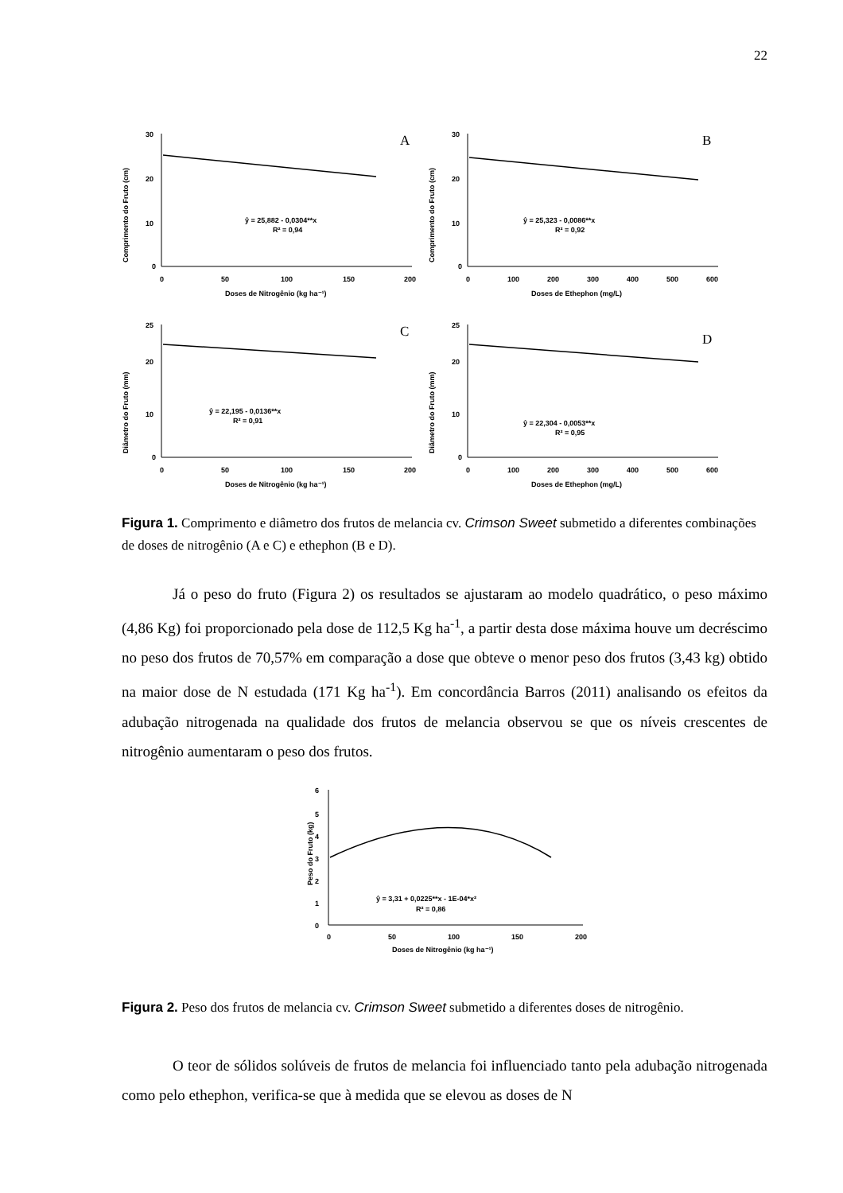22
Comprimento do Fruto (cm)
30
20
10
0
0
50
100
150
200
Doses de Nitrogênio (kg ha⁻¹)
ŷ = 25,882 - 0,0304**x
R² = 0,94
A
Comprimento do Fruto (cm)
30
20
10
0
0
100
200
300
400
500
600
Doses de Ethephon (mg/L)
ŷ = 25,323 - 0,0086**x
R² = 0,92
B
Diâmetro do Fruto (mm)
25
20
10
0
0
50
100
150
200
Doses de Nitrogênio (kg ha⁻¹)
ŷ = 22,195 - 0,0136**x
R² = 0,91
C
Diâmetro do Fruto (mm)
25
20
10
0
0
100
200
300
400
500
600
Doses de Ethephon (mg/L)
ŷ = 22,304 - 0,0053**x
R² = 0,95
D
Figura 1. Comprimento e diâmetro dos frutos de melancia cv. Crimson Sweet submetido a diferentes combinações de doses de nitrogênio (A e C) e ethephon (B e D).
Já o peso do fruto (Figura 2) os resultados se ajustaram ao modelo quadrático, o peso máximo (4,86 Kg) foi proporcionado pela dose de 112,5 Kg ha<sup>-1</sup>, a partir desta dose máxima houve um decréscimo no peso dos frutos de 70,57% em comparação a dose que obteve o menor peso dos frutos (3,43 kg) obtido na maior dose de N estudada (171 Kg ha<sup>-1</sup>). Em concordância Barros (2011) analisando os efeitos da adubação nitrogenada na qualidade dos frutos de melancia observou se que os níveis crescentes de nitrogênio aumentaram o peso dos frutos.
Peso do Fruto (kg)
6
5
4
3
2
1
0
0
50
100
150
200
Doses de Nitrogênio (kg ha⁻¹)
ŷ = 3,31 + 0,0225**x - 1E-04*x²
R² = 0,86
Figura 2. Peso dos frutos de melancia cv. Crimson Sweet submetido a diferentes doses de nitrogênio.
O teor de sólidos solúveis de frutos de melancia foi influenciado tanto pela adubação nitrogenada como pelo ethephon, verifica-se que à medida que se elevou as doses de N